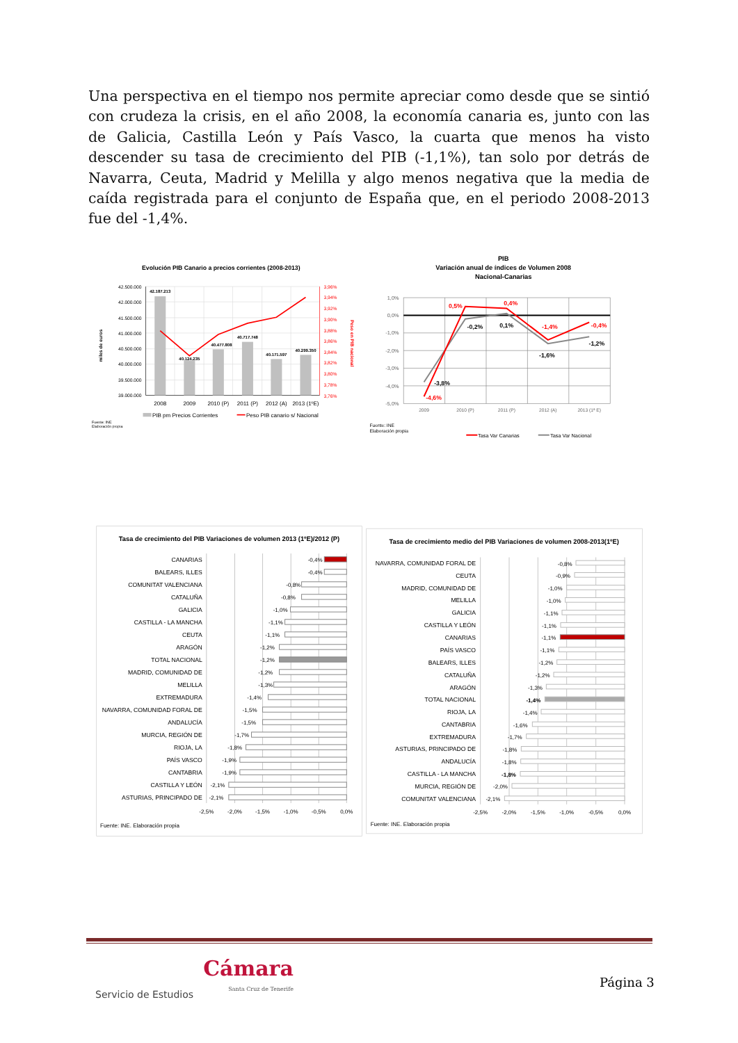Una perspectiva en el tiempo nos permite apreciar como desde que se sintió con crudeza la crisis, en el año 2008, la economía canaria es, junto con las de Galicia, Castilla León y País Vasco, la cuarta que menos ha visto descender su tasa de crecimiento del PIB (-1,1%), tan solo por detrás de Navarra, Ceuta, Madrid y Melilla y algo menos negativa que la media de caída registrada para el conjunto de España que, en el periodo 2008-2013 fue del -1,4%.
Evolución PIB Canario a precios corrientes (2008-2013)
42.187.213
40.124.235
40.477.808
40.717.748
40.171.597
40.299.350
42.500.000
42.000.000
41.500.000
41.000.000
40.500.000
40.000.000
39.500.000
39.000.000
3,96%
3,94%
3,92%
3,90%
3,88%
3,86%
3,84%
3,82%
3,80%
3,78%
3,76%
2008
2009
2010 (P)
2011 (P)
2012 (A)
2013 (1ºE)
miles de euros
Peso en PIB nacional
PIB pm Precios Corrientes
Peso PIB canario s/ Nacional
Fuente: INE
Elaboración propia
PIB
Variación anual de índices de Volumen 2008
Nacional-Canarias
1,0%
0,0%
-1,0%
-2,0%
-3,0%
-4,0%
-5,0%
2009
2010 (P)
2011 (P)
2012 (A)
2013 (1ª E)
0,5%
0,4%
-1,4%
-0,4%
-4,6%
-0,2%
0,1%
-1,6%
-1,2%
-3,8%
Fuente: INE
Elaboración propia
Tasa Var Canarias
Tasa Var Nacional
Tasa de crecimiento del PIB Variaciones de volumen 2013 (1ºE)/2012 (P)
CANARIAS
BALEARS, ILLES
COMUNITAT VALENCIANA
CATALUÑA
GALICIA
CASTILLA - LA MANCHA
CEUTA
ARAGÓN
TOTAL NACIONAL
MADRID, COMUNIDAD DE
MELILLA
EXTREMADURA
NAVARRA, COMUNIDAD FORAL DE
ANDALUCÍA
MURCIA, REGIÓN DE
RIOJA, LA
PAÍS VASCO
CANTABRIA
CASTILLA Y LEÓN
ASTURIAS, PRINCIPADO DE
-0,4%
-0,4%
-0,8%
-0,8%
-1,0%
-1,1%
-1,1%
-1,2%
-1,2%
-1,2%
-1,3%
-1,4%
-1,5%
-1,5%
-1,7%
-1,8%
-1,9%
-1,9%
-2,1%
-2,1%
-2,5%
-2,0%
-1,5%
-1,0%
-0,5%
0,0%
Fuente: INE. Elaboración propia
Tasa de crecimiento medio del PIB Variaciones de volumen 2008-2013(1ºE)
NAVARRA, COMUNIDAD FORAL DE
CEUTA
MADRID, COMUNIDAD DE
MELILLA
GALICIA
CASTILLA Y LEÓN
CANARIAS
PAÍS VASCO
BALEARS, ILLES
CATALUÑA
ARAGÓN
TOTAL NACIONAL
RIOJA, LA
CANTABRIA
EXTREMADURA
ASTURIAS, PRINCIPADO DE
ANDALUCÍA
CASTILLA - LA MANCHA
MURCIA, REGIÓN DE
COMUNITAT VALENCIANA
-0,8%
-0,9%
-1,0%
-1,0%
-1,1%
-1,1%
-1,1%
-1,1%
-1,2%
-1,2%
-1,3%
-1,4%
-1,4%
-1,6%
-1,7%
-1,8%
-1,8%
-1,8%
-2,0%
-2,1%
-2,5%
-2,0%
-1,5%
-1,0%
-0,5%
0,0%
Fuente: INE. Elaboración propia
Servicio de Estudios Cámara
Santa Cruz de Tenerife
Página 3